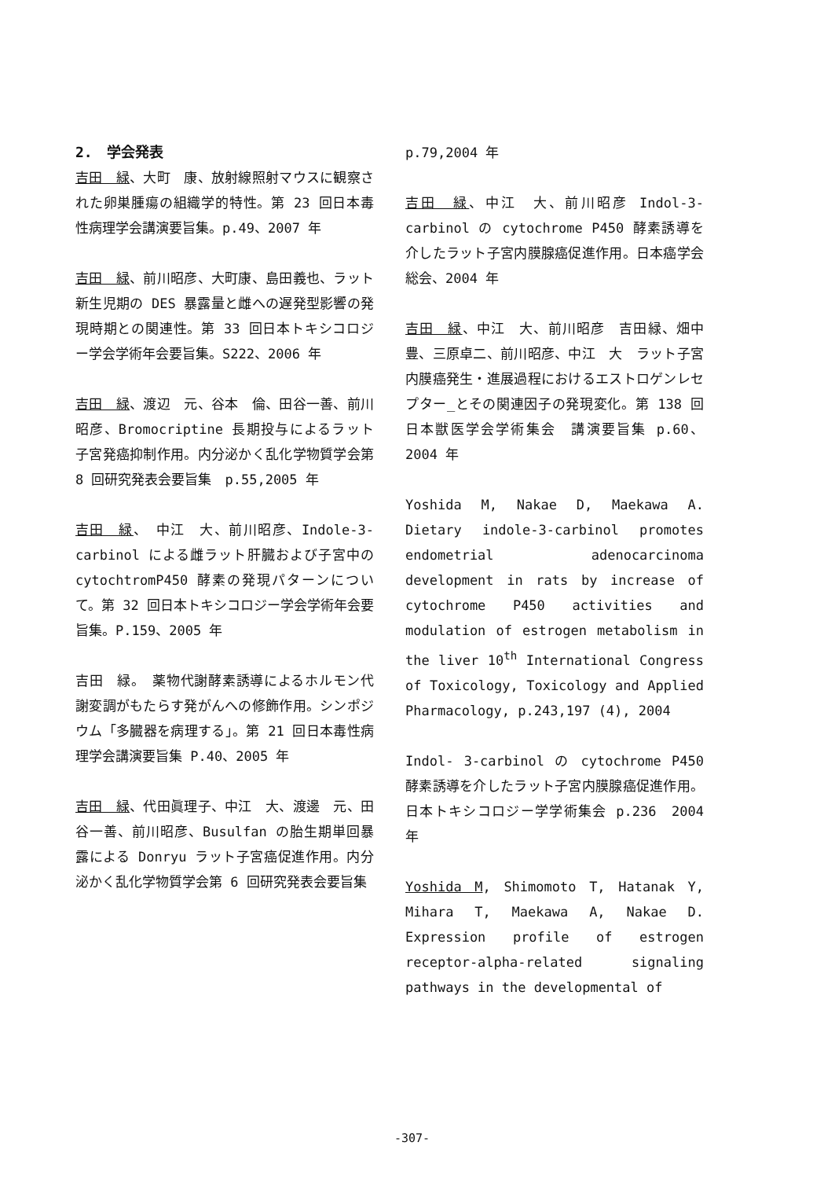2.　学会発表
吉田　緑、大町　康、放射線照射マウスに観察された卵巣腫瘍の組織学的特性。第 23 回日本毒性病理学会講演要旨集。p.49、2007 年
吉田　緑、前川昭彦、大町康、島田義也、ラット新生児期の DES 暴露量と雌への遅発型影響の発現時期との関連性。第 33 回日本トキシコロジー学会学術年会要旨集。S222、2006 年
吉田　緑、渡辺　元、谷本　倫、田谷一善、前川昭彦、Bromocriptine 長期投与によるラット子宮発癌抑制作用。内分泌かく乱化学物質学会第 8 回研究発表会要旨集　p.55,2005 年
吉田　緑、　中江　大、前川昭彦、Indole-3-carbinol による雌ラット肝臓および子宮中の cytochtromP450 酵素の発現パターンについて。第 32 回日本トキシコロジー学会学術年会要旨集。P.159、2005 年
吉田　緑。　薬物代謝酵素誘導によるホルモン代謝変調がもたらす発がんへの修飾作用。シンポジウム「多臓器を病理する」。第 21 回日本毒性病理学会講演要旨集 P.40、2005 年
吉田　緑、代田眞理子、中江　大、渡邊　元、田谷一善、前川昭彦、Busulfan の胎生期単回暴露による Donryu ラット子宮癌促進作用。内分泌かく乱化学物質学会第 6 回研究発表会要旨集
p.79,2004 年
吉田　緑、中江　大、前川昭彦 Indol-3-carbinol の cytochrome P450 酵素誘導を介したラット子宮内膜腺癌促進作用。日本癌学会総会、2004 年
吉田　緑、中江　大、前川昭彦　吉田緑、畑中　豊、三原卓二、前川昭彦、中江　大　ラット子宮内膜癌発生・進展過程におけるエストロゲンレセプター_とその関連因子の発現変化。第 138 回日本獣医学会学術集会　講演要旨集 p.60、2004 年
Yoshida M, Nakae D, Maekawa A. Dietary indole-3-carbinol promotes endometrial adenocarcinoma development in rats by increase of cytochrome P450 activities and modulation of estrogen metabolism in the liver 10<sup>th</sup> International Congress of Toxicology, Toxicology and Applied Pharmacology, p.243,197 (4), 2004
Indol- 3-carbinol の cytochrome P450 酵素誘導を介したラット子宮内膜腺癌促進作用。日本トキシコロジー学学術集会 p.236　2004 年
Yoshida M, Shimomoto T, Hatanak Y, Mihara T, Maekawa A, Nakae D. Expression profile of estrogen receptor-alpha-related signaling pathways in the developmental of
-307-